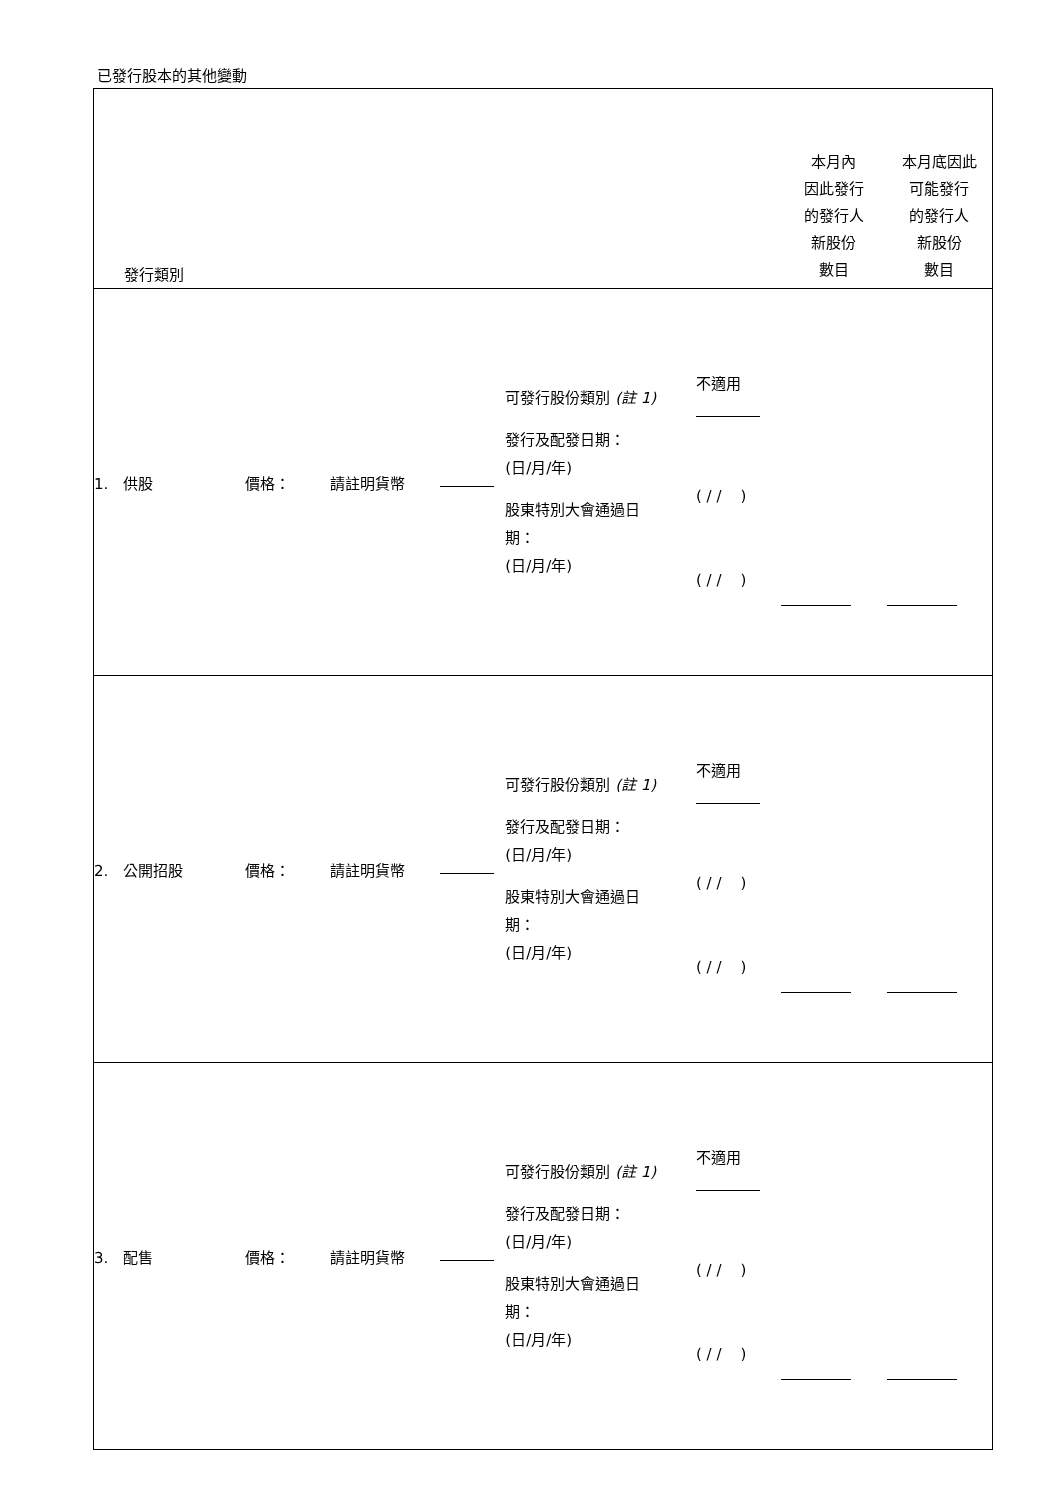已發行股本的其他變動
| 發行類別 | | | | | | 本月內 因此發行 的發行人 新股份 數目 | 本月底因此 可能發行 的發行人 新股份 數目 |
| 1. 供股 | 價格： | 請註明貨幣 | | 可發行股份類別 (註 1) 發行及配發日期： (日/月/年) 股東特別大會通過日 期： (日/月/年) | 不適用 ( / / ) ( / / ) | | |
| 2. 公開招股 | 價格： | 請註明貨幣 | | 可發行股份類別 (註 1) 發行及配發日期： (日/月/年) 股東特別大會通過日 期： (日/月/年) | 不適用 ( / / ) ( / / ) | | |
| 3. 配售 | 價格： | 請註明貨幣 | | 可發行股份類別 (註 1) 發行及配發日期： (日/月/年) 股東特別大會通過日 期： (日/月/年) | 不適用 ( / / ) ( / / ) | | |